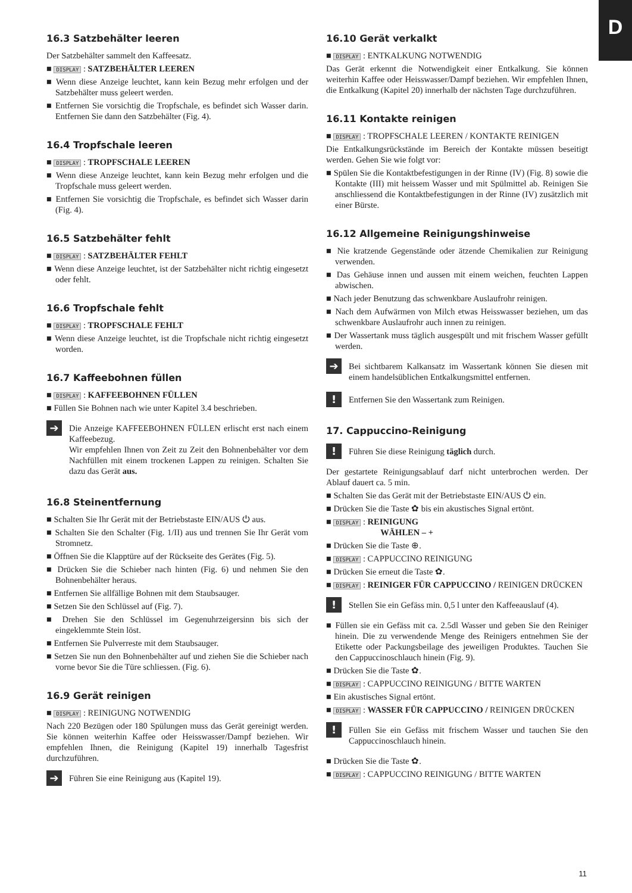D
16.3 Satzbehälter leeren
Der Satzbehälter sammelt den Kaffeesatz.
■ DISPLAY : SATZBEHÄLTER LEEREN
■ Wenn diese Anzeige leuchtet, kann kein Bezug mehr erfolgen und der Satzbehälter muss geleert werden.
■ Entfernen Sie vorsichtig die Tropfschale, es befindet sich Wasser darin. Entfernen Sie dann den Satzbehälter (Fig. 4).
16.4 Tropfschale leeren
■ DISPLAY : TROPFSCHALE LEEREN
■ Wenn diese Anzeige leuchtet, kann kein Bezug mehr erfolgen und die Tropfschale muss geleert werden.
■ Entfernen Sie vorsichtig die Tropfschale, es befindet sich Wasser darin (Fig. 4).
16.5 Satzbehälter fehlt
■ DISPLAY : SATZBEHÄLTER FEHLT
■ Wenn diese Anzeige leuchtet, ist der Satzbehälter nicht richtig eingesetzt oder fehlt.
16.6 Tropfschale fehlt
■ DISPLAY : TROPFSCHALE FEHLT
■ Wenn diese Anzeige leuchtet, ist die Tropfschale nicht richtig eingesetzt worden.
16.7 Kaffeebohnen füllen
■ DISPLAY : KAFFEEBOHNEN FÜLLEN
■ Füllen Sie Bohnen nach wie unter Kapitel 3.4 beschrieben.
➔
Die Anzeige KAFFEEBOHNEN FÜLLEN erlischt erst nach einem Kaffeebezug.
Wir empfehlen Ihnen von Zeit zu Zeit den Bohnenbehälter vor dem Nachfüllen mit einem trockenen Lappen zu reinigen. Schalten Sie dazu das Gerät aus.
16.8 Steinentfernung
■ Schalten Sie Ihr Gerät mit der Betriebstaste EIN/AUS ⏻ aus.
■ Schalten Sie den Schalter (Fig. 1/II) aus und trennen Sie Ihr Gerät vom Stromnetz.
■ Öffnen Sie die Klapptüre auf der Rückseite des Gerätes (Fig. 5).
■ Drücken Sie die Schieber nach hinten (Fig. 6) und nehmen Sie den Bohnenbehälter heraus.
■ Entfernen Sie allfällige Bohnen mit dem Staubsauger.
■ Setzen Sie den Schlüssel auf (Fig. 7).
■ Drehen Sie den Schlüssel im Gegenuhrzeigersinn bis sich der eingeklemmte Stein löst.
■ Entfernen Sie Pulverreste mit dem Staubsauger.
■ Setzen Sie nun den Bohnenbehälter auf und ziehen Sie die Schieber nach vorne bevor Sie die Türe schliessen. (Fig. 6).
16.9 Gerät reinigen
■ DISPLAY : REINIGUNG NOTWENDIG
Nach 220 Bezügen oder 180 Spülungen muss das Gerät gereinigt werden. Sie können weiterhin Kaffee oder Heisswasser/Dampf beziehen. Wir empfehlen Ihnen, die Reinigung (Kapitel 19) innerhalb Tagesfrist durchzuführen.
➔
Führen Sie eine Reinigung aus (Kapitel 19).
16.10 Gerät verkalkt
■ DISPLAY : ENTKALKUNG NOTWENDIG
Das Gerät erkennt die Notwendigkeit einer Entkalkung. Sie können weiterhin Kaffee oder Heisswasser/Dampf beziehen. Wir empfehlen Ihnen, die Entkalkung (Kapitel 20) innerhalb der nächsten Tage durchzuführen.
16.11 Kontakte reinigen
■ DISPLAY : TROPFSCHALE LEEREN / KONTAKTE REINIGEN
Die Entkalkungsrückstände im Bereich der Kontakte müssen beseitigt werden. Gehen Sie wie folgt vor:
■ Spülen Sie die Kontaktbefestigungen in der Rinne (IV) (Fig. 8) sowie die Kontakte (III) mit heissem Wasser und mit Spülmittel ab. Reinigen Sie anschliessend die Kontaktbefestigungen in der Rinne (IV) zusätzlich mit einer Bürste.
16.12 Allgemeine Reinigungshinweise
■ Nie kratzende Gegenstände oder ätzende Chemikalien zur Reinigung verwenden.
■ Das Gehäuse innen und aussen mit einem weichen, feuchten Lappen abwischen.
■ Nach jeder Benutzung das schwenkbare Auslaufrohr reinigen.
■ Nach dem Aufwärmen von Milch etwas Heisswasser beziehen, um das schwenkbare Auslaufrohr auch innen zu reinigen.
■ Der Wassertank muss täglich ausgespült und mit frischem Wasser gefüllt werden.
➔
Bei sichtbarem Kalkansatz im Wassertank können Sie diesen mit einem handelsüblichen Entkalkungsmittel entfernen.
!
Entfernen Sie den Wassertank zum Reinigen.
17. Cappuccino-Reinigung
!
Führen Sie diese Reinigung täglich durch.
Der gestartete Reinigungsablauf darf nicht unterbrochen werden. Der Ablauf dauert ca. 5 min.
■ Schalten Sie das Gerät mit der Betriebstaste EIN/AUS ⏻ ein.
■ Drücken Sie die Taste ✿ bis ein akustisches Signal ertönt.
■ DISPLAY : REINIGUNG
WÄHLEN – +
■ Drücken Sie die Taste ⊕.
■ DISPLAY : CAPPUCCINO REINIGUNG
■ Drücken Sie erneut die Taste ✿.
■ DISPLAY : REINIGER FÜR CAPPUCCINO / REINIGEN DRÜCKEN
!
Stellen Sie ein Gefäss min. 0,5 l unter den Kaffeeauslauf (4).
■ Füllen sie ein Gefäss mit ca. 2.5dl Wasser und geben Sie den Reiniger hinein. Die zu verwendende Menge des Reinigers entnehmen Sie der Etikette oder Packungsbeilage des jeweiligen Produktes. Tauchen Sie den Cappuccinoschlauch hinein (Fig. 9).
■ Drücken Sie die Taste ✿.
■ DISPLAY : CAPPUCCINO REINIGUNG / BITTE WARTEN
■ Ein akustisches Signal ertönt.
■ DISPLAY : WASSER FÜR CAPPUCCINO / REINIGEN DRÜCKEN
!
Füllen Sie ein Gefäss mit frischem Wasser und tauchen Sie den Cappuccinoschlauch hinein.
■ Drücken Sie die Taste ✿.
■ DISPLAY : CAPPUCCINO REINIGUNG / BITTE WARTEN
11